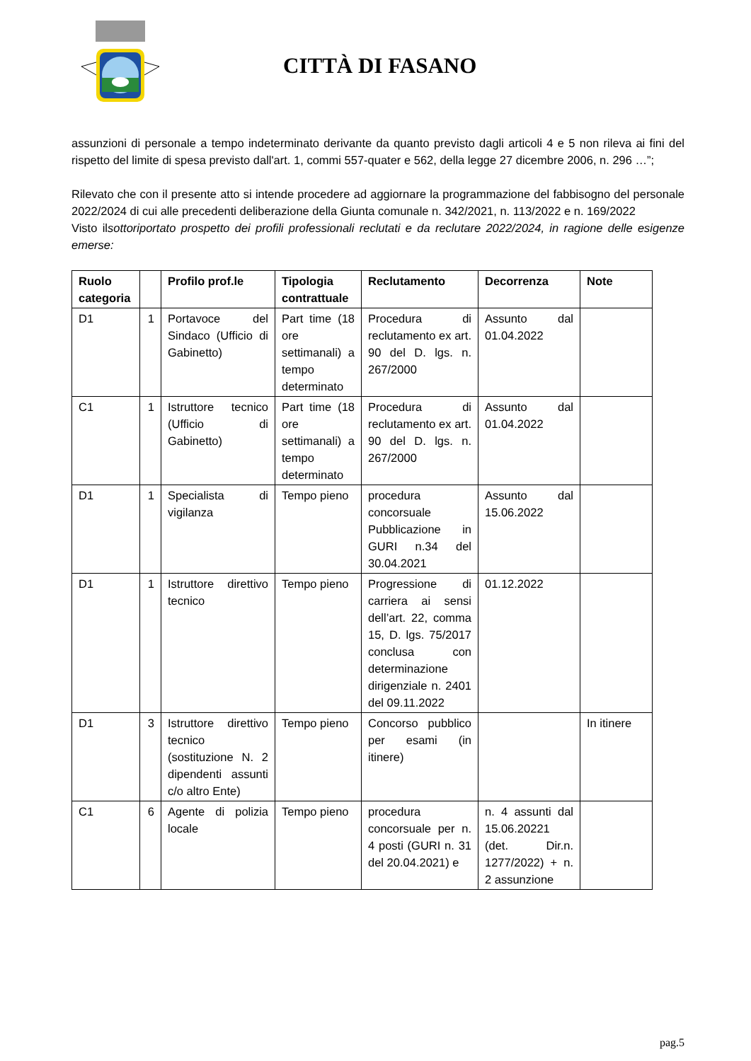CITTÀ DI FASANO
assunzioni di personale a tempo indeterminato derivante da quanto previsto dagli articoli 4 e 5 non rileva ai fini del rispetto del limite di spesa previsto dall'art. 1, commi 557-quater e 562, della legge 27 dicembre 2006, n. 296 …”;
Rilevato che con il presente atto si intende procedere ad aggiornare la programmazione del fabbisogno del personale 2022/2024 di cui alle precedenti deliberazione della Giunta comunale n. 342/2021, n. 113/2022 e n. 169/2022
Visto ilsottoriportato prospetto dei profili professionali reclutati e da reclutare 2022/2024, in ragione delle esigenze emerse:
| Ruolo categoria | | Profilo prof.le | Tipologia contrattuale | Reclutamento | Decorrenza | Note |
| --- | --- | --- | --- | --- | --- | --- |
| D1 | 1 | Portavoce del Sindaco (Ufficio di Gabinetto) | Part time (18 ore settimanali) a tempo determinato | Procedura di reclutamento ex art. 90 del D. lgs. n. 267/2000 | Assunto dal 01.04.2022 | |
| C1 | 1 | Istruttore tecnico (Ufficio di Gabinetto) | Part time (18 ore settimanali) a tempo determinato | Procedura di reclutamento ex art. 90 del D. lgs. n. 267/2000 | Assunto dal 01.04.2022 | |
| D1 | 1 | Specialista di vigilanza | Tempo pieno | procedura concorsuale Pubblicazione in GURI n.34 del 30.04.2021 | Assunto dal 15.06.2022 | |
| D1 | 1 | Istruttore direttivo tecnico | Tempo pieno | Progressione di carriera ai sensi dell’art. 22, comma 15, D. lgs. 75/2017 conclusa con determinazione dirigenziale n. 2401 del 09.11.2022 | 01.12.2022 | |
| D1 | 3 | Istruttore direttivo tecnico (sostituzione N. 2 dipendenti assunti c/o altro Ente) | Tempo pieno | Concorso pubblico per esami (in itinere) | | In itinere |
| C1 | 6 | Agente di polizia locale | Tempo pieno | procedura concorsuale per n. 4 posti (GURI n. 31 del 20.04.2021) e | n. 4 assunti dal 15.06.20221 (det. Dir.n. 1277/2022) + n. 2 assunzione | |
pag.5